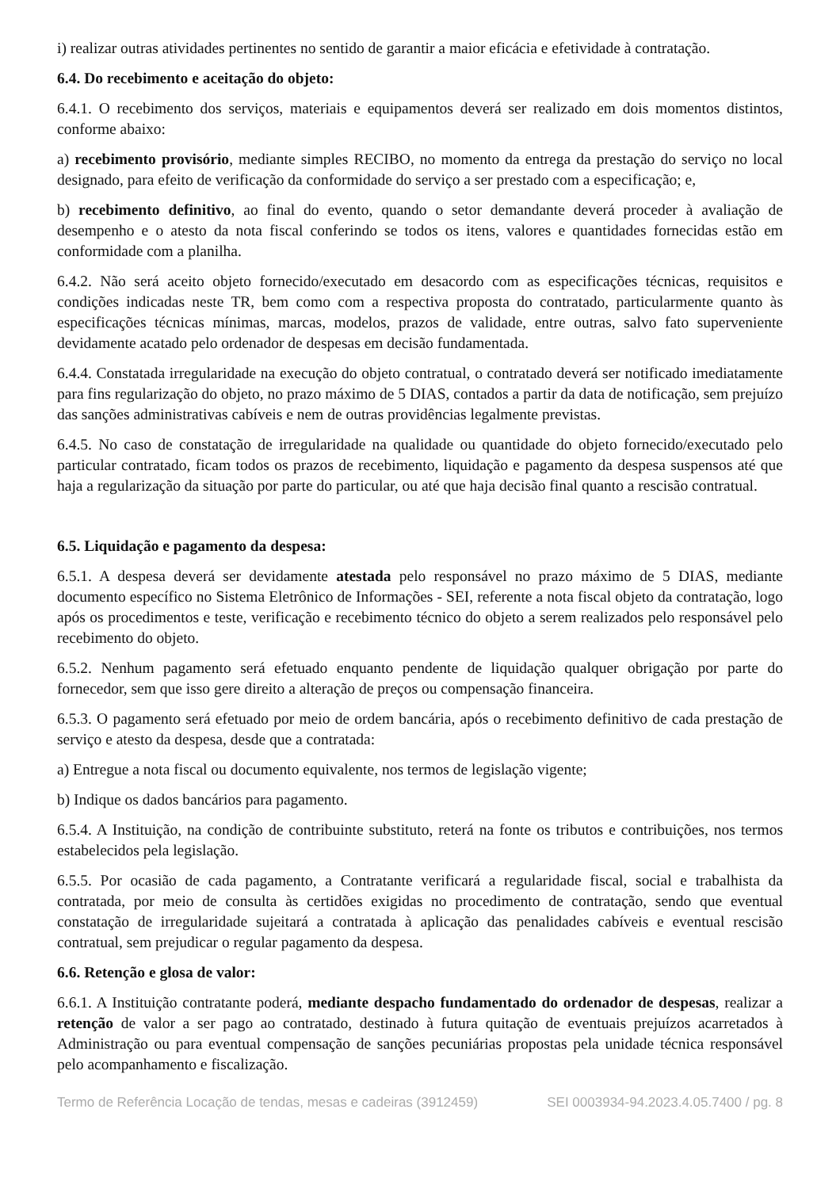i) realizar outras atividades pertinentes no sentido de garantir a maior eficácia e efetividade à contratação.
6.4. Do recebimento e aceitação do objeto:
6.4.1. O recebimento dos serviços, materiais e equipamentos deverá ser realizado em dois momentos distintos, conforme abaixo:
a) recebimento provisório, mediante simples RECIBO, no momento da entrega da prestação do serviço no local designado, para efeito de verificação da conformidade do serviço a ser prestado com a especificação; e,
b) recebimento definitivo, ao final do evento, quando o setor demandante deverá proceder à avaliação de desempenho e o atesto da nota fiscal conferindo se todos os itens, valores e quantidades fornecidas estão em conformidade com a planilha.
6.4.2. Não será aceito objeto fornecido/executado em desacordo com as especificações técnicas, requisitos e condições indicadas neste TR, bem como com a respectiva proposta do contratado, particularmente quanto às especificações técnicas mínimas, marcas, modelos, prazos de validade, entre outras, salvo fato superveniente devidamente acatado pelo ordenador de despesas em decisão fundamentada.
6.4.4. Constatada irregularidade na execução do objeto contratual, o contratado deverá ser notificado imediatamente para fins regularização do objeto, no prazo máximo de 5 DIAS, contados a partir da data de notificação, sem prejuízo das sanções administrativas cabíveis e nem de outras providências legalmente previstas.
6.4.5. No caso de constatação de irregularidade na qualidade ou quantidade do objeto fornecido/executado pelo particular contratado, ficam todos os prazos de recebimento, liquidação e pagamento da despesa suspensos até que haja a regularização da situação por parte do particular, ou até que haja decisão final quanto a rescisão contratual.
6.5. Liquidação e pagamento da despesa:
6.5.1. A despesa deverá ser devidamente atestada pelo responsável no prazo máximo de 5 DIAS, mediante documento específico no Sistema Eletrônico de Informações - SEI, referente a nota fiscal objeto da contratação, logo após os procedimentos e teste, verificação e recebimento técnico do objeto a serem realizados pelo responsável pelo recebimento do objeto.
6.5.2. Nenhum pagamento será efetuado enquanto pendente de liquidação qualquer obrigação por parte do fornecedor, sem que isso gere direito a alteração de preços ou compensação financeira.
6.5.3. O pagamento será efetuado por meio de ordem bancária, após o recebimento definitivo de cada prestação de serviço e atesto da despesa, desde que a contratada:
a) Entregue a nota fiscal ou documento equivalente, nos termos de legislação vigente;
b) Indique os dados bancários para pagamento.
6.5.4. A Instituição, na condição de contribuinte substituto, reterá na fonte os tributos e contribuições, nos termos estabelecidos pela legislação.
6.5.5. Por ocasião de cada pagamento, a Contratante verificará a regularidade fiscal, social e trabalhista da contratada, por meio de consulta às certidões exigidas no procedimento de contratação, sendo que eventual constatação de irregularidade sujeitará a contratada à aplicação das penalidades cabíveis e eventual rescisão contratual, sem prejudicar o regular pagamento da despesa.
6.6. Retenção e glosa de valor:
6.6.1. A Instituição contratante poderá, mediante despacho fundamentado do ordenador de despesas, realizar a retenção de valor a ser pago ao contratado, destinado à futura quitação de eventuais prejuízos acarretados à Administração ou para eventual compensação de sanções pecuniárias propostas pela unidade técnica responsável pelo acompanhamento e fiscalização.
Termo de Referência Locação de tendas, mesas e cadeiras (3912459) SEI 0003934-94.2023.4.05.7400 / pg. 8